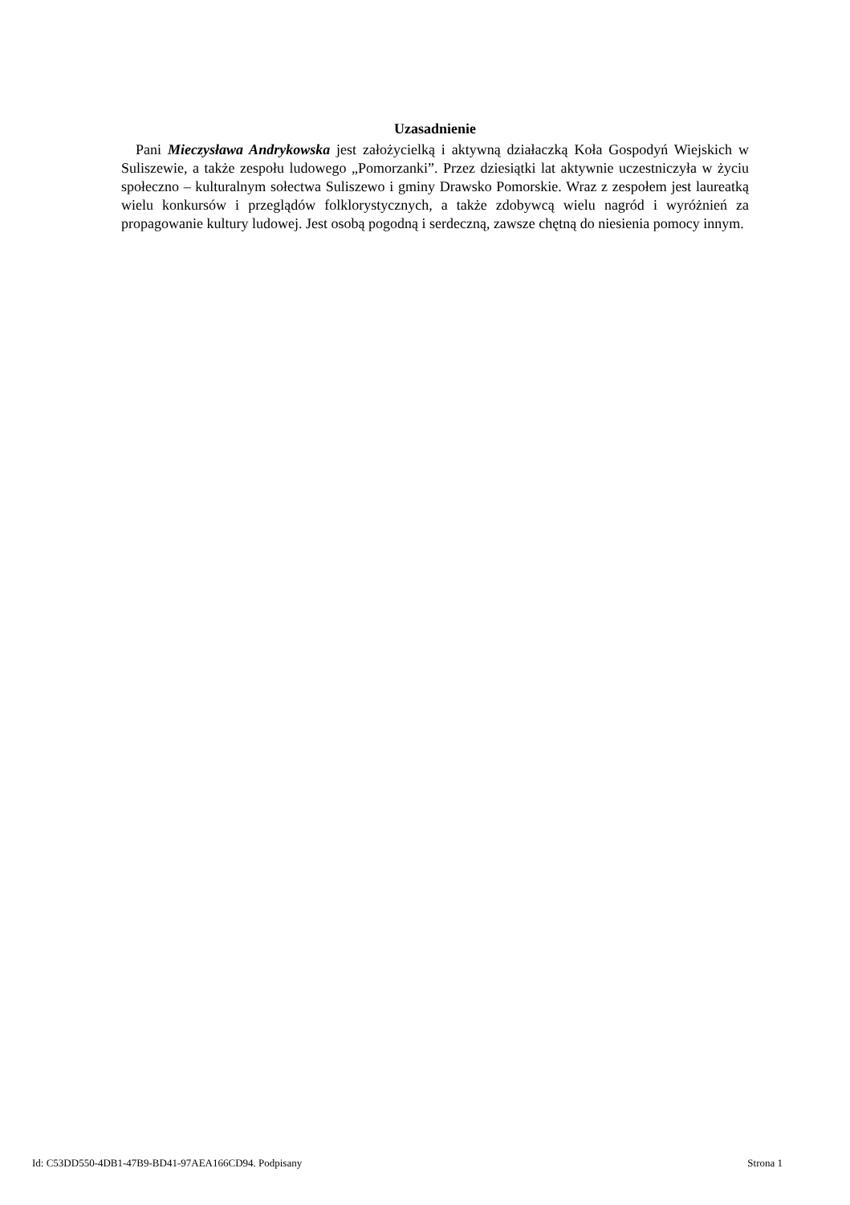Uzasadnienie
Pani Mieczysława Andrykowska jest założycielką i aktywną działaczką Koła Gospodyń Wiejskich w Suliszewie, a także zespołu ludowego „Pomorzanki”. Przez dziesiątki lat aktywnie uczestniczyła w życiu społeczno – kulturalnym sołectwa Suliszewo i gminy Drawsko Pomorskie. Wraz z zespołem jest laureatką wielu konkursów i przeglądów folklorystycznych, a także zdobywcą wielu nagród i wyróżnień za propagowanie kultury ludowej. Jest osobą pogodną i serdeczną, zawsze chętną do niesienia pomocy innym.
Id: C53DD550-4DB1-47B9-BD41-97AEA166CD94. Podpisany Strona 1